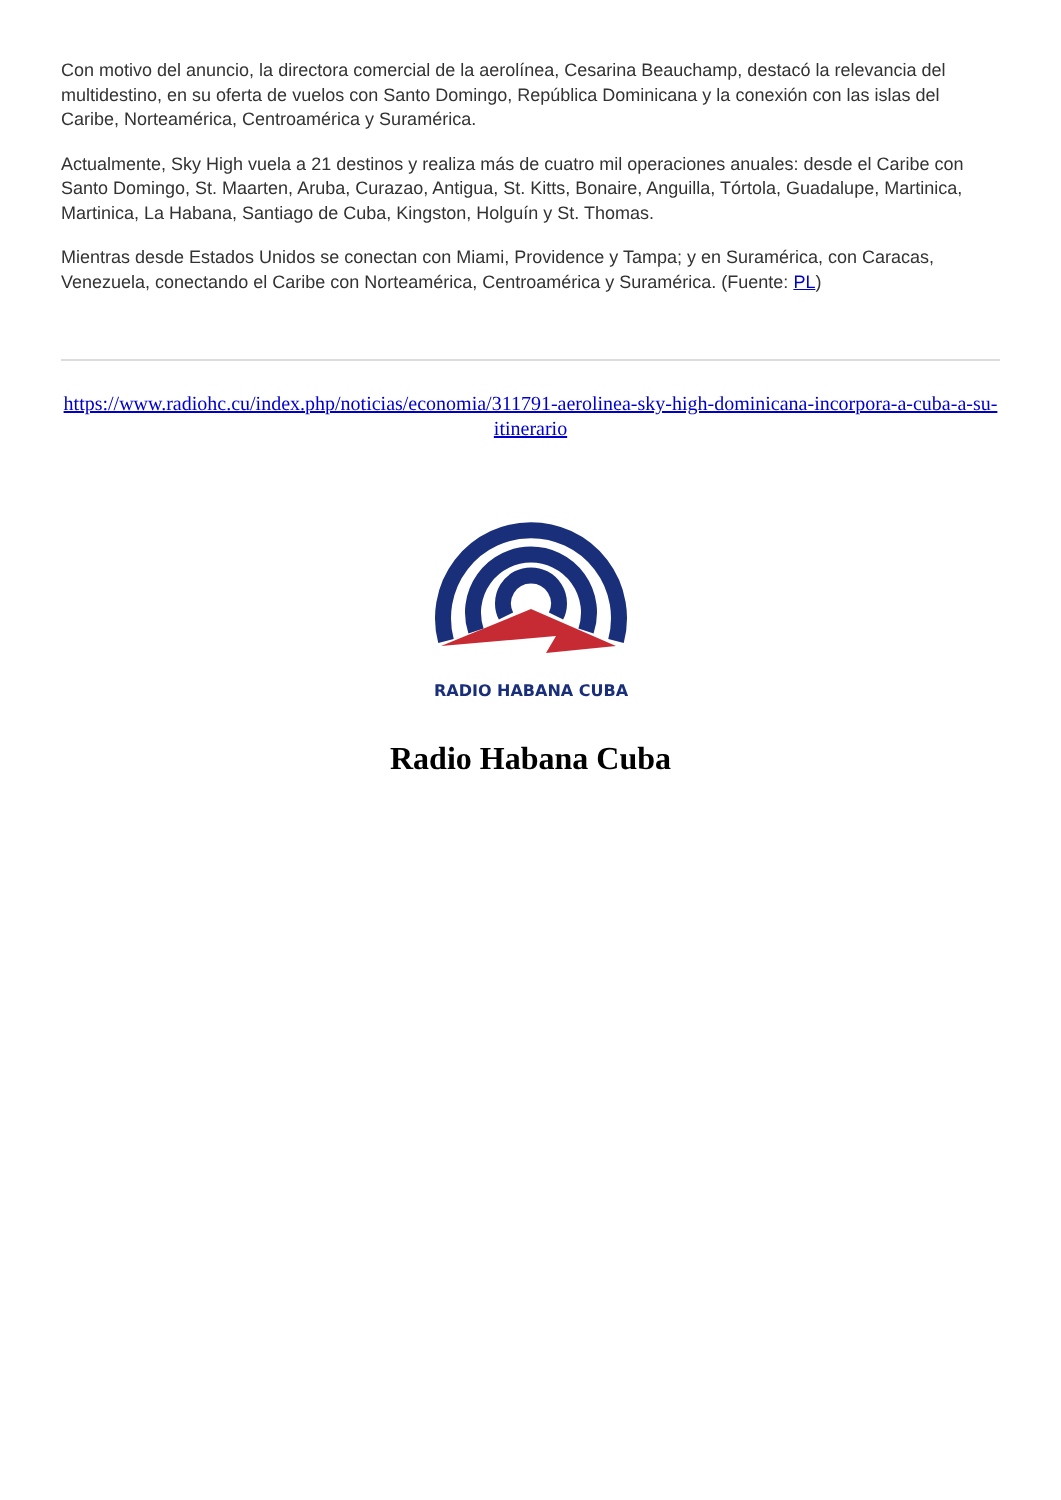Con motivo del anuncio, la directora comercial de la aerolínea, Cesarina Beauchamp, destacó la relevancia del multidestino, en su oferta de vuelos con Santo Domingo, República Dominicana y la conexión con las islas del Caribe, Norteamérica, Centroamérica y Suramérica.
Actualmente, Sky High vuela a 21 destinos y realiza más de cuatro mil operaciones anuales: desde el Caribe con Santo Domingo, St. Maarten, Aruba, Curazao, Antigua, St. Kitts, Bonaire, Anguilla, Tórtola, Guadalupe, Martinica, Martinica, La Habana, Santiago de Cuba, Kingston, Holguín y St. Thomas.
Mientras desde Estados Unidos se conectan con Miami, Providence y Tampa; y en Suramérica, con Caracas, Venezuela, conectando el Caribe con Norteamérica, Centroamérica y Suramérica. (Fuente: PL)
https://www.radiohc.cu/index.php/noticias/economia/311791-aerolinea-sky-high-dominicana-incorpora-a-cuba-a-su-itinerario
RADIO HABANA CUBA
Radio Habana Cuba